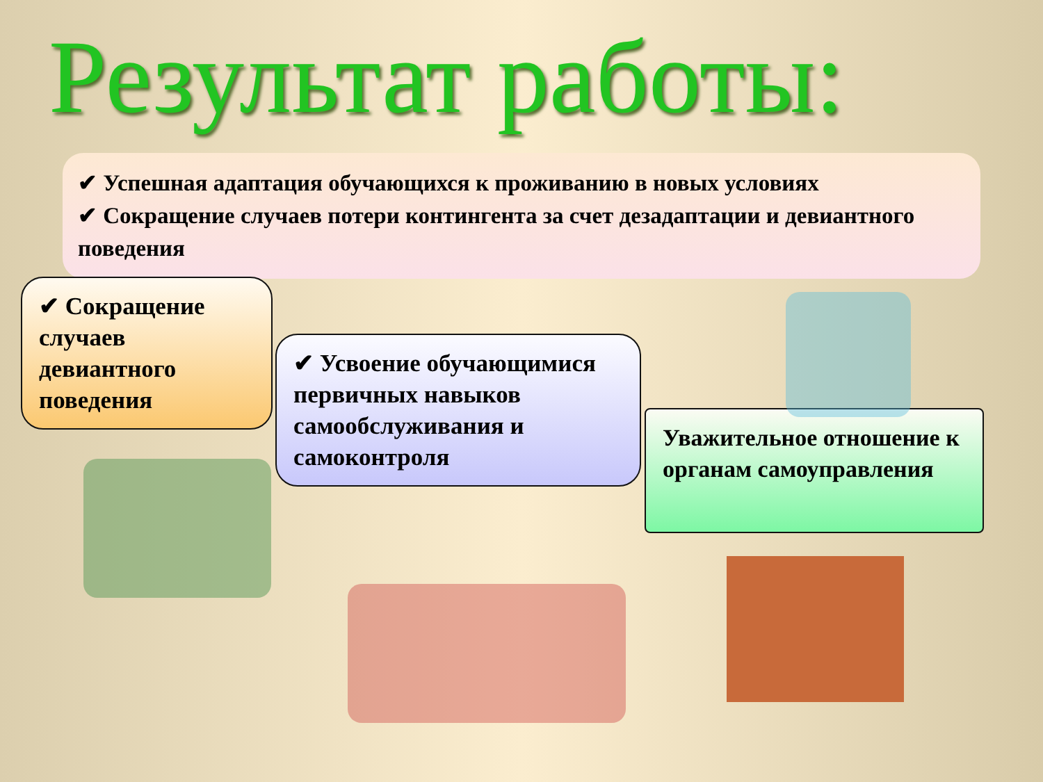Результат работы:
✔ Успешная адаптация обучающихся к проживанию в новых условиях
✔ Сокращение случаев потери контингента за счет дезадаптации и девиантного поведения
✔ Сокращение случаев девиантного поведения
✔ Усвоение обучающимися первичных навыков самообслуживания и самоконтроля
Уважительное отношение к органам самоуправления